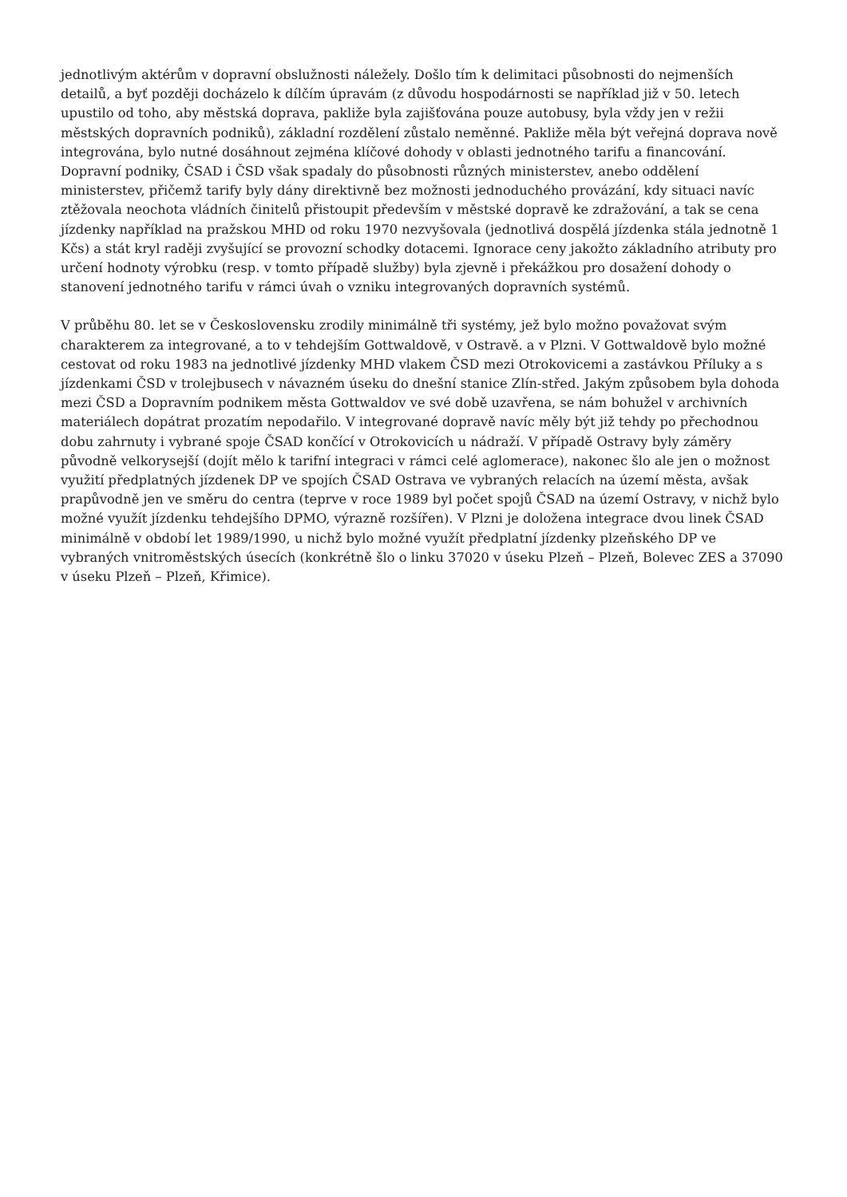jednotlivým aktérům v dopravní obslužnosti náležely. Došlo tím k delimitaci působnosti do nejmenších detailů, a byť později docházelo k dílčím úpravám (z důvodu hospodárnosti se například již v 50. letech upustilo od toho, aby městská doprava, pakliže byla zajišťována pouze autobusy, byla vždy jen v režii městských dopravních podniků), základní rozdělení zůstalo neměnné. Pakliže měla být veřejná doprava nově integrována, bylo nutné dosáhnout zejména klíčové dohody v oblasti jednotného tarifu a financování. Dopravní podniky, ČSAD i ČSD však spadaly do působnosti různých ministerstev, anebo oddělení ministerstev, přičemž tarify byly dány direktivně bez možnosti jednoduchého provázání, kdy situaci navíc ztěžovala neochota vládních činitelů přistoupit především v městské dopravě ke zdražování, a tak se cena jízdenky například na pražskou MHD od roku 1970 nezvyšovala (jednotlivá dospělá jízdenka stála jednotně 1 Kčs) a stát kryl raději zvyšující se provozní schodky dotacemi. Ignorace ceny jakožto základního atributy pro určení hodnoty výrobku (resp. v tomto případě služby) byla zjevně i překážkou pro dosažení dohody o stanovení jednotného tarifu v rámci úvah o vzniku integrovaných dopravních systémů.
V průběhu 80. let se v Československu zrodily minimálně tři systémy, jež bylo možno považovat svým charakterem za integrované, a to v tehdejším Gottwaldově, v Ostravě. a v Plzni. V Gottwaldově bylo možné cestovat od roku 1983 na jednotlivé jízdenky MHD vlakem ČSD mezi Otrokovicemi a zastávkou Příluky a s jízdenkami ČSD v trolejbusech v návazném úseku do dnešní stanice Zlín-střed. Jakým způsobem byla dohoda mezi ČSD a Dopravním podnikem města Gottwaldov ve své době uzavřena, se nám bohužel v archivních materiálech dopátrat prozatím nepodařilo. V integrované dopravě navíc měly být již tehdy po přechodnou dobu zahrnuty i vybrané spoje ČSAD končící v Otrokovicích u nádraží. V případě Ostravy byly záměry původně velkorysejší (dojít mělo k tarifní integraci v rámci celé aglomerace), nakonec šlo ale jen o možnost využití předplatných jízdenek DP ve spojích ČSAD Ostrava ve vybraných relacích na území města, avšak prapůvodně jen ve směru do centra (teprve v roce 1989 byl počet spojů ČSAD na území Ostravy, v nichž bylo možné využít jízdenku tehdejšího DPMO, výrazně rozšířen). V Plzni je doložena integrace dvou linek ČSAD minimálně v období let 1989/1990, u nichž bylo možné využít předplatní jízdenky plzeňského DP ve vybraných vnitroměstských úsecích (konkrétně šlo o linku 37020 v úseku Plzeň – Plzeň, Bolevec ZES a 37090 v úseku Plzeň – Plzeň, Křimice).